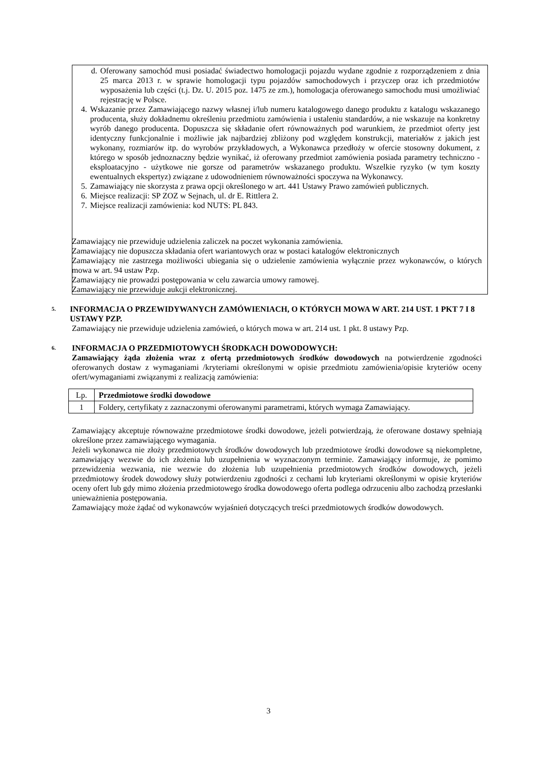d. Oferowany samochód musi posiadać świadectwo homologacji pojazdu wydane zgodnie z rozporządzeniem z dnia 25 marca 2013 r. w sprawie homologacji typu pojazdów samochodowych i przyczep oraz ich przedmiotów wyposażenia lub części (t.j. Dz. U. 2015 poz. 1475 ze zm.), homologacja oferowanego samochodu musi umożliwiać rejestrację w Polsce.
4. Wskazanie przez Zamawiającego nazwy własnej i/lub numeru katalogowego danego produktu z katalogu wskazanego producenta, służy dokładnemu określeniu przedmiotu zamówienia i ustaleniu standardów, a nie wskazuje na konkretny wyrób danego producenta. Dopuszcza się składanie ofert równoważnych pod warunkiem, że przedmiot oferty jest identyczny funkcjonalnie i możliwie jak najbardziej zbliżony pod względem konstrukcji, materiałów z jakich jest wykonany, rozmiarów itp. do wyrobów przykładowych, a Wykonawca przedłoży w ofercie stosowny dokument, z którego w sposób jednoznaczny będzie wynikać, iż oferowany przedmiot zamówienia posiada parametry techniczno - eksploatacyjno - użytkowe nie gorsze od parametrów wskazanego produktu. Wszelkie ryzyko (w tym koszty ewentualnych ekspertyz) związane z udowodnieniem równoważności spoczywa na Wykonawcy.
5. Zamawiający nie skorzysta z prawa opcji określonego w art. 441 Ustawy Prawo zamówień publicznych.
6. Miejsce realizacji: SP ZOZ w Sejnach, ul. dr E. Rittlera 2.
7. Miejsce realizacji zamówienia: kod NUTS: PL 843.
Zamawiający nie przewiduje udzielenia zaliczek na poczet wykonania zamówienia.
Zamawiający nie dopuszcza składania ofert wariantowych oraz w postaci katalogów elektronicznych
Zamawiający nie zastrzega możliwości ubiegania się o udzielenie zamówienia wyłącznie przez wykonawców, o których mowa w art. 94 ustaw Pzp.
Zamawiający nie prowadzi postępowania w celu zawarcia umowy ramowej.
Zamawiający nie przewiduje aukcji elektronicznej.
5. INFORMACJA O PRZEWIDYWANYCH ZAMÓWIENIACH, O KTÓRYCH MOWA W ART. 214 UST. 1 PKT 7 I 8 USTAWY PZP.
Zamawiający nie przewiduje udzielenia zamówień, o których mowa w art. 214 ust. 1 pkt. 8 ustawy Pzp.
6. INFORMACJA O PRZEDMIOTOWYCH ŚRODKACH DOWODOWYCH:
Zamawiający żąda złożenia wraz z ofertą przedmiotowych środków dowodowych na potwierdzenie zgodności oferowanych dostaw z wymaganiami /kryteriami określonymi w opisie przedmiotu zamówienia/opisie kryteriów oceny ofert/wymaganiami związanymi z realizacją zamówienia:
| Lp. | Przedmiotowe środki dowodowe |
| --- | --- |
| 1 | Foldery, certyfikaty z zaznaczonymi oferowanymi parametrami, których wymaga Zamawiający. |
Zamawiający akceptuje równoważne przedmiotowe środki dowodowe, jeżeli potwierdzają, że oferowane dostawy spełniają określone przez zamawiającego wymagania.
Jeżeli wykonawca nie złoży przedmiotowych środków dowodowych lub przedmiotowe środki dowodowe są niekompletne, zamawiający wezwie do ich złożenia lub uzupełnienia w wyznaczonym terminie. Zamawiający informuje, że pomimo przewidzenia wezwania, nie wezwie do złożenia lub uzupełnienia przedmiotowych środków dowodowych, jeżeli przedmiotowy środek dowodowy służy potwierdzeniu zgodności z cechami lub kryteriami określonymi w opisie kryteriów oceny ofert lub gdy mimo złożenia przedmiotowego środka dowodowego oferta podlega odrzuceniu albo zachodzą przesłanki unieważnienia postępowania.
Zamawiający może żądać od wykonawców wyjaśnień dotyczących treści przedmiotowych środków dowodowych.
3